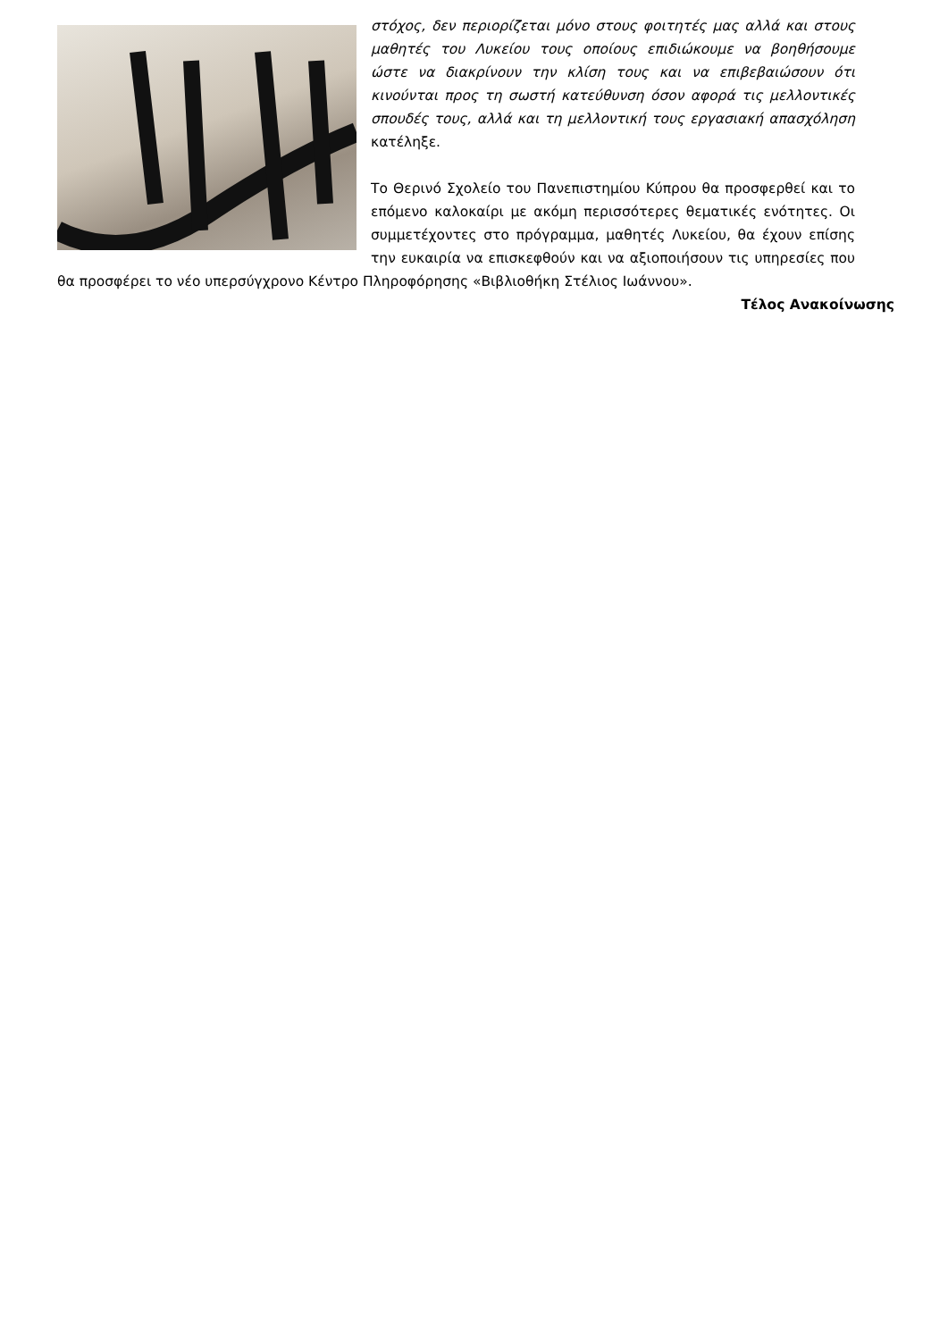στόχος, δεν περιορίζεται μόνο στους φοιτητές μας αλλά και στους μαθητές του Λυκείου τους οποίους επιδιώκουμε να βοηθήσουμε ώστε να διακρίνουν την κλίση τους και να επιβεβαιώσουν ότι κινούνται προς τη σωστή κατεύθυνση όσον αφορά τις μελλοντικές σπουδές τους, αλλά και τη μελλοντική τους εργασιακή απασχόληση κατέληξε.
Το Θερινό Σχολείο του Πανεπιστημίου Κύπρου θα προσφερθεί και το επόμενο καλοκαίρι με ακόμη περισσότερες θεματικές ενότητες. Οι συμμετέχοντες στο πρόγραμμα, μαθητές Λυκείου, θα έχουν επίσης την ευκαιρία να επισκεφθούν και να αξιοποιήσουν τις υπηρεσίες που θα προσφέρει το νέο υπερσύγχρονο Κέντρο Πληροφόρησης «Βιβλιοθήκη Στέλιος Ιωάννου».
Τέλος Ανακοίνωσης